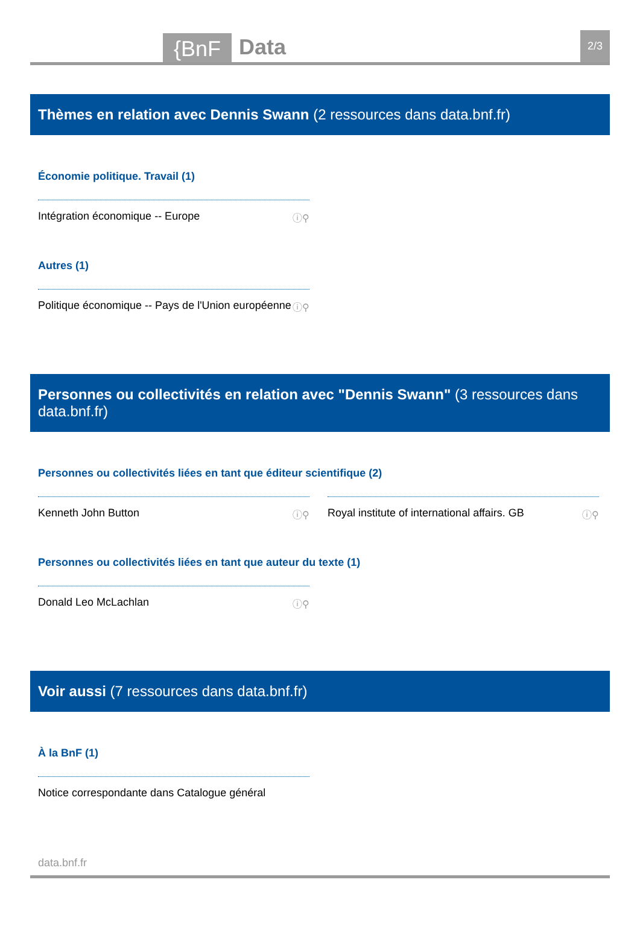{BnF Data 2/3
Thèmes en relation avec Dennis Swann (2 ressources dans data.bnf.fr)
Économie politique. Travail (1)
Intégration économique -- Europe ⓘ⚲
Autres (1)
Politique économique -- Pays de l'Union européenne ⓘ⚲
Personnes ou collectivités en relation avec "Dennis Swann" (3 ressources dans data.bnf.fr)
Personnes ou collectivités liées en tant que éditeur scientifique (2)
Kenneth John Button ⓘ⚲ Royal institute of international affairs. GB ⓘ⚲
Personnes ou collectivités liées en tant que auteur du texte (1)
Donald Leo McLachlan ⓘ⚲
Voir aussi (7 ressources dans data.bnf.fr)
À la BnF (1)
Notice correspondante dans Catalogue général
data.bnf.fr